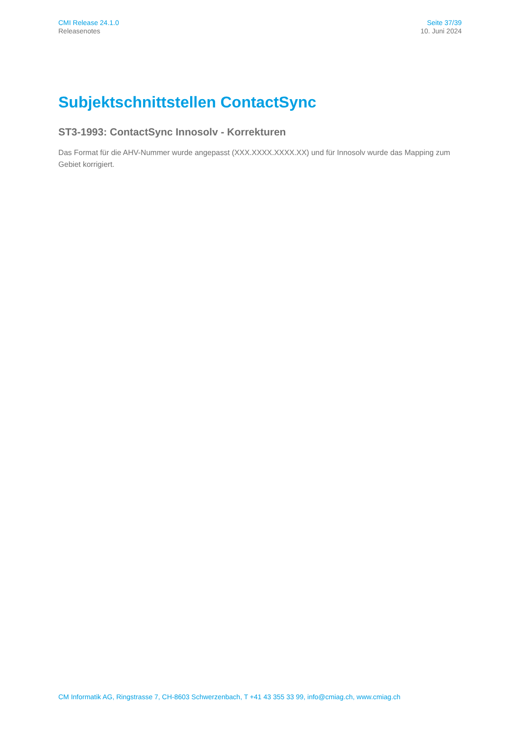CMI Release 24.1.0
Releasenotes
Seite 37/39
10. Juni 2024
Subjektschnittstellen ContactSync
ST3-1993: ContactSync Innosolv - Korrekturen
Das Format für die AHV-Nummer wurde angepasst (XXX.XXXX.XXXX.XX) und für Innosolv wurde das Mapping zum Gebiet korrigiert.
CM Informatik AG, Ringstrasse 7, CH-8603 Schwerzenbach, T +41 43 355 33 99, info@cmiag.ch, www.cmiag.ch